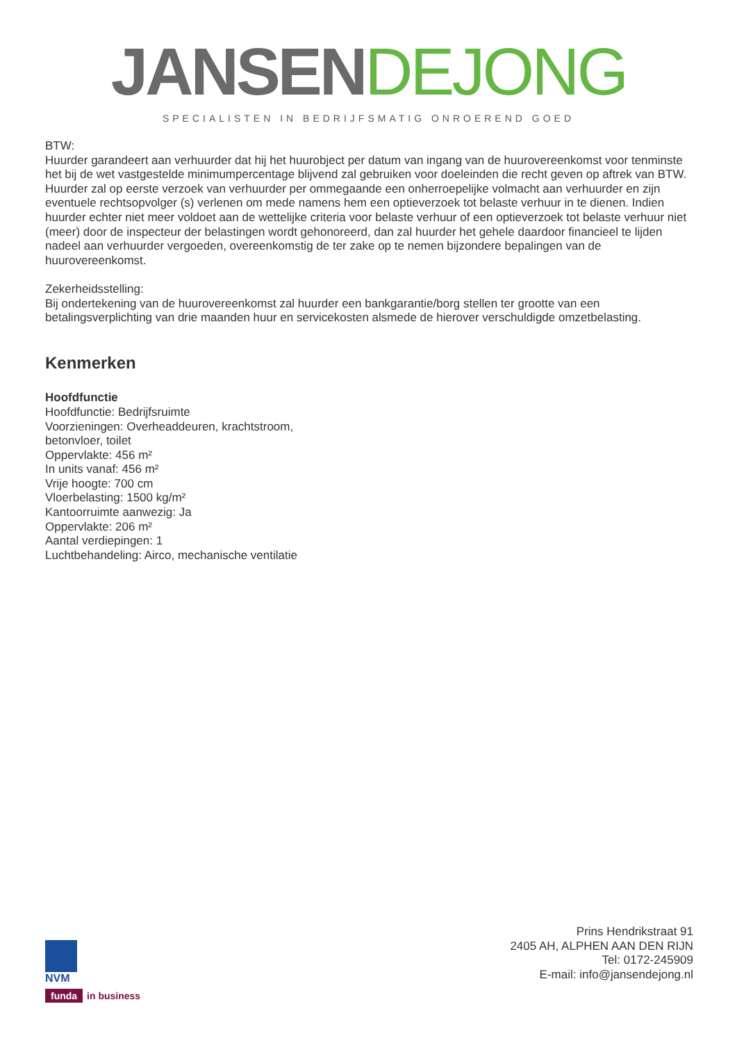JANSEN DEJONG
SPECIALISTEN IN BEDRIJFSMATIG ONROEREND GOED
BTW:
Huurder garandeert aan verhuurder dat hij het huurobject per datum van ingang van de huurovereenkomst voor tenminste het bij de wet vastgestelde minimumpercentage blijvend zal gebruiken voor doeleinden die recht geven op aftrek van BTW.
Huurder zal op eerste verzoek van verhuurder per ommegaande een onherroepelijke volmacht aan verhuurder en zijn eventuele rechtsopvolger (s) verlenen om mede namens hem een optieverzoek tot belaste verhuur in te dienen. Indien huurder echter niet meer voldoet aan de wettelijke criteria voor belaste verhuur of een optieverzoek tot belaste verhuur niet (meer) door de inspecteur der belastingen wordt gehonoreerd, dan zal huurder het gehele daardoor financieel te lijden nadeel aan verhuurder vergoeden, overeenkomstig de ter zake op te nemen bijzondere bepalingen van de huurovereenkomst.
Zekerheidsstelling:
Bij ondertekening van de huurovereenkomst zal huurder een bankgarantie/borg stellen ter grootte van een betalingsverplichting van drie maanden huur en servicekosten alsmede de hierover verschuldigde omzetbelasting.
Kenmerken
Hoofdfunctie
Hoofdfunctie: Bedrijfsruimte
Voorzieningen: Overheaddeuren, krachtstroom,
betonvloer, toilet
Oppervlakte: 456 m²
In units vanaf: 456 m²
Vrije hoogte: 700 cm
Vloerbelasting: 1500 kg/m²
Kantoorruimte aanwezig: Ja
Oppervlakte: 206 m²
Aantal verdiepingen: 1
Luchtbehandeling: Airco, mechanische ventilatie
NVM
funda in business
Prins Hendrikstraat 91
2405 AH, ALPHEN AAN DEN RIJN
Tel: 0172-245909
E-mail: info@jansendejong.nl